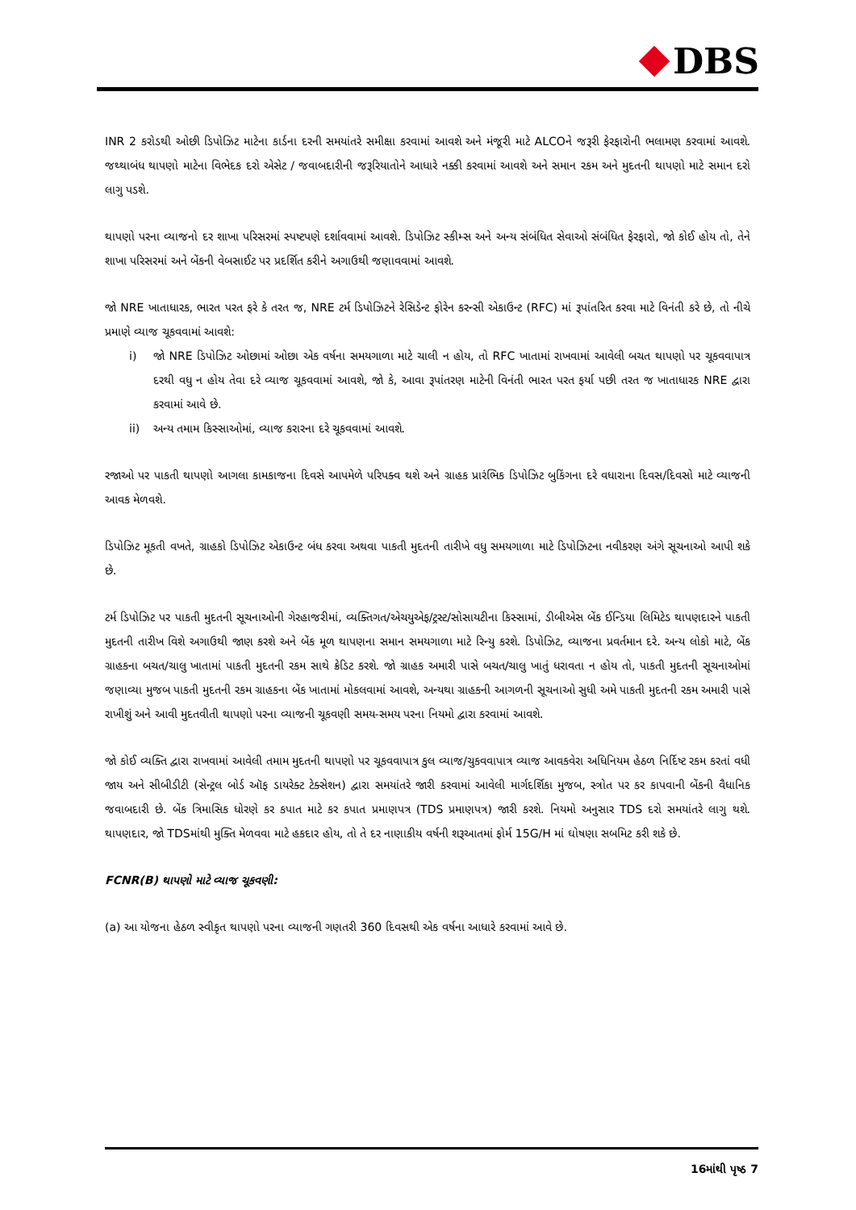DBS
INR 2 કરોડથી ઓછી ડિપોઝિટ માટેના કાર્ડના દરની સમયાંતરે સમીક્ષા કરવામાં આવશે અને મંજૂરી માટે ALCOને જરૂરી ફેરફારોની ભલામણ કરવામાં આવશે. જથ્થાબંધ થાપણો માટેના વિભેદક દરો એસેટ / જવાબદારીની જરૂરિયાતોને આધારે નક્કી કરવામાં આવશે અને સમાન રકમ અને મુદતની થાપણો માટે સમાન દરો લાગુ પડશે.
થાપણો પરના વ્યાજનો દર શાખા પરિસરમાં સ્પષ્ટપણે દર્શાવવામાં આવશે. ડિપોઝિટ સ્કીમ્સ અને અન્ય સંબંધિત સેવાઓ સંબંધિત ફેરફારો, જો કોઈ હોય તો, તેને શાખા પરિસરમાં અને બેંકની વેબસાઈટ પર પ્રદર્શિત કરીને અગાઉથી જણાવવામાં આવશે.
જો NRE ખાતાધારક, ભારત પરત ફરે કે તરત જ, NRE ટર્મ ડિપોઝિટને રેસિડેન્ટ ફોરેન કરન્સી એકાઉન્ટ (RFC) માં રૂપાંતરિત કરવા માટે વિનંતી કરે છે, તો નીચે પ્રમાણે વ્યાજ ચૂકવવામાં આવશે:
i) જો NRE ડિપોઝિટ ઓછામાં ઓછા એક વર્ષના સમયગાળા માટે ચાલી ન હોય, તો RFC ખાતામાં રાખવામાં આવેલી બચત થાપણો પર ચૂકવવાપાત્ર દરથી વધુ ન હોય તેવા દરે વ્યાજ ચૂકવવામાં આવશે, જો કે, આવા રૂપાંતરણ માટેની વિનંતી ભારત પરત ફર્યા પછી તરત જ ખાતાધારક NRE દ્વારા કરવામાં આવે છે.
ii) અન્ય તમામ કિસ્સાઓમાં, વ્યાજ કરારના દરે ચૂકવવામાં આવશે.
રજાઓ પર પાકતી થાપણો આગલા કામકાજના દિવસે આપમેળે પરિપક્વ થશે અને ગ્રાહક પ્રારંભિક ડિપોઝિટ બુકિંગના દરે વધારાના દિવસ/દિવસો માટે વ્યાજની આવક મેળવશે.
ડિપોઝિટ મૂકતી વખતે, ગ્રાહકો ડિપોઝિટ એકાઉન્ટ બંધ કરવા અથવા પાકતી મુદતની તારીખે વધુ સમયગાળા માટે ડિપોઝિટના નવીકરણ અંગે સૂચનાઓ આપી શકે છે.
ટર્મ ડિપોઝિટ પર પાકતી મુદતની સૂચનાઓની ગેરહાજરીમાં, વ્યક્તિગત/એચયુએફ/ટ્રસ્ટ/સોસાયટીના કિસ્સામાં, ડીબીએસ બેંક ઈન્ડિયા લિમિટેડ થાપણદારને પાકતી મુદતની તારીખ વિશે અગાઉથી જાણ કરશે અને બેંક મૂળ થાપણના સમાન સમયગાળા માટે રિન્યુ કરશે. ડિપોઝિટ, વ્યાજના પ્રવર્તમાન દરે. અન્ય લોકો માટે, બેંક ગ્રાહકના બચત/ચાલુ ખાતામાં પાકતી મુદતની રકમ સાથે ક્રેડિટ કરશે. જો ગ્રાહક અમારી પાસે બચત/ચાલુ ખાતું ધરાવતા ન હોય તો, પાકતી મુદતની સૂચનાઓમાં જણાવ્યા મુજબ પાકતી મુદતની રકમ ગ્રાહકના બેંક ખાતામાં મોકલવામાં આવશે, અન્યથા ગ્રાહકની આગળની સૂચનાઓ સુધી અમે પાકતી મુદતની રકમ અમારી પાસે રાખીશું અને આવી મુદતવીતી થાપણો પરના વ્યાજની ચૂકવણી સમય-સમય પરના નિયમો દ્વારા કરવામાં આવશે.
જો કોઈ વ્યક્તિ દ્વારા રાખવામાં આવેલી તમામ મુદતની થાપણો પર ચૂકવવાપાત્ર કુલ વ્યાજ/ચુકવવાપાત્ર વ્યાજ આવકવેરા અધિનિયમ હેઠળ નિર્દિષ્ટ રકમ કરતાં વધી જાય અને સીબીડીટી (સેન્ટ્રલ બોર્ડ ઑફ ડાયરેક્ટ ટેક્સેશન) દ્વારા સમયાંતરે જારી કરવામાં આવેલી માર્ગદર્શિકા મુજબ, સ્ત્રોત પર કર કાપવાની બેંકની વૈધાનિક જવાબદારી છે. બેંક ત્રિમાસિક ધોરણે કર કપાત માટે કર કપાત પ્રમાણપત્ર (TDS પ્રમાણપત્ર) જારી કરશે. નિયમો અનુસાર TDS દરો સમયાંતરે લાગુ થશે. થાપણદાર, જો TDSમાંથી મુક્તિ મેળવવા માટે હકદાર હોય, તો તે દર નાણાકીય વર્ષની શરૂઆતમાં ફોર્મ 15G/H માં ઘોષણા સબમિટ કરી શકે છે.
FCNR(B) થાપણો માટે વ્યાજ ચૂકવણી:
(a) આ યોજના હેઠળ સ્વીકૃત થાપણો પરના વ્યાજની ગણતરી 360 દિવસથી એક વર્ષના આધારે કરવામાં આવે છે.
16માંથી પૃષ્ઠ 7